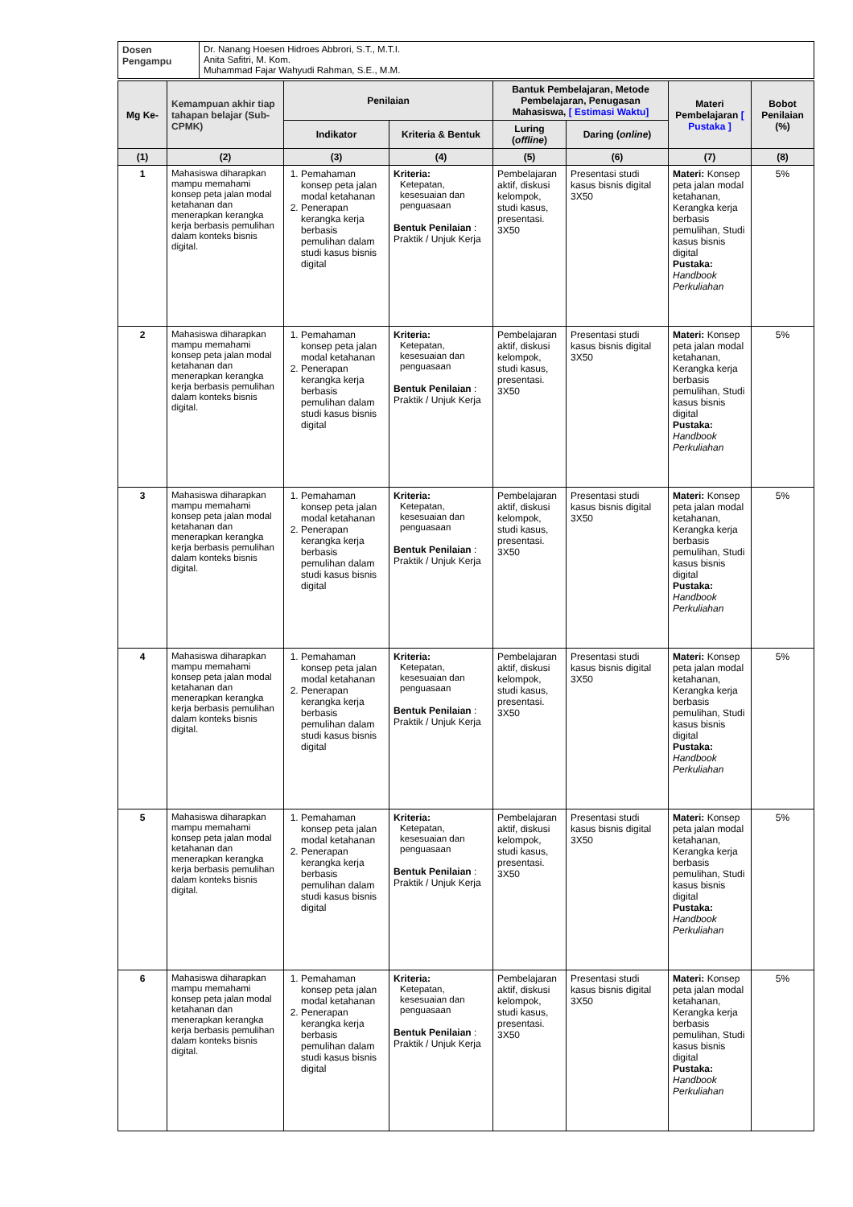| Dosen Pengampu | Dr. Nanang Hoesen Hidroes Abbrori, S.T., M.T.I. Anita Safitri, M. Kom. Muhammad Fajar Wahyudi Rahman, S.E., M.M. |
| Mg Ke- | Kemampuan akhir tiap tahapan belajar (Sub-CPMK) | Penilaian | | Bantuk Pembelajaran, Metode Pembelajaran, Penugasan Mahasiswa, [ Estimasi Waktu] | | Materi Pembelajaran [ Pustaka ] | Bobot Penilaian (%) |
| --- | --- | --- | --- | --- | --- | --- | --- |
| | | Indikator | Kriteria & Bentuk | Luring ( offline ) | Daring ( online ) | | |
| (1) | (2) | (3) | (4) | (5) | (6) | (7) | (8) |
| 1 | Mahasiswa diharapkan mampu memahami konsep peta jalan modal ketahanan dan menerapkan kerangka kerja berbasis pemulihan dalam konteks bisnis digital. | 1. Pemahaman konsep peta jalan modal ketahanan 2. Penerapan kerangka kerja berbasis pemulihan dalam studi kasus bisnis digital | Kriteria: Ketepatan, kesesuaian dan penguasaan Bentuk Penilaian : Praktik / Unjuk Kerja | Pembelajaran aktif, diskusi kelompok, studi kasus, presentasi. 3X50 | Presentasi studi kasus bisnis digital 3X50 | Materi: Konsep peta jalan modal ketahanan, Kerangka kerja berbasis pemulihan, Studi kasus bisnis digital Pustaka: Handbook Perkuliahan | 5% |
| 2 | Mahasiswa diharapkan mampu memahami konsep peta jalan modal ketahanan dan menerapkan kerangka kerja berbasis pemulihan dalam konteks bisnis digital. | 1. Pemahaman konsep peta jalan modal ketahanan 2. Penerapan kerangka kerja berbasis pemulihan dalam studi kasus bisnis digital | Kriteria: Ketepatan, kesesuaian dan penguasaan Bentuk Penilaian : Praktik / Unjuk Kerja | Pembelajaran aktif, diskusi kelompok, studi kasus, presentasi. 3X50 | Presentasi studi kasus bisnis digital 3X50 | Materi: Konsep peta jalan modal ketahanan, Kerangka kerja berbasis pemulihan, Studi kasus bisnis digital Pustaka: Handbook Perkuliahan | 5% |
| 3 | Mahasiswa diharapkan mampu memahami konsep peta jalan modal ketahanan dan menerapkan kerangka kerja berbasis pemulihan dalam konteks bisnis digital. | 1. Pemahaman konsep peta jalan modal ketahanan 2. Penerapan kerangka kerja berbasis pemulihan dalam studi kasus bisnis digital | Kriteria: Ketepatan, kesesuaian dan penguasaan Bentuk Penilaian : Praktik / Unjuk Kerja | Pembelajaran aktif, diskusi kelompok, studi kasus, presentasi. 3X50 | Presentasi studi kasus bisnis digital 3X50 | Materi: Konsep peta jalan modal ketahanan, Kerangka kerja berbasis pemulihan, Studi kasus bisnis digital Pustaka: Handbook Perkuliahan | 5% |
| 4 | Mahasiswa diharapkan mampu memahami konsep peta jalan modal ketahanan dan menerapkan kerangka kerja berbasis pemulihan dalam konteks bisnis digital. | 1. Pemahaman konsep peta jalan modal ketahanan 2. Penerapan kerangka kerja berbasis pemulihan dalam studi kasus bisnis digital | Kriteria: Ketepatan, kesesuaian dan penguasaan Bentuk Penilaian : Praktik / Unjuk Kerja | Pembelajaran aktif, diskusi kelompok, studi kasus, presentasi. 3X50 | Presentasi studi kasus bisnis digital 3X50 | Materi: Konsep peta jalan modal ketahanan, Kerangka kerja berbasis pemulihan, Studi kasus bisnis digital Pustaka: Handbook Perkuliahan | 5% |
| 5 | Mahasiswa diharapkan mampu memahami konsep peta jalan modal ketahanan dan menerapkan kerangka kerja berbasis pemulihan dalam konteks bisnis digital. | 1. Pemahaman konsep peta jalan modal ketahanan 2. Penerapan kerangka kerja berbasis pemulihan dalam studi kasus bisnis digital | Kriteria: Ketepatan, kesesuaian dan penguasaan Bentuk Penilaian : Praktik / Unjuk Kerja | Pembelajaran aktif, diskusi kelompok, studi kasus, presentasi. 3X50 | Presentasi studi kasus bisnis digital 3X50 | Materi: Konsep peta jalan modal ketahanan, Kerangka kerja berbasis pemulihan, Studi kasus bisnis digital Pustaka: Handbook Perkuliahan | 5% |
| 6 | Mahasiswa diharapkan mampu memahami konsep peta jalan modal ketahanan dan menerapkan kerangka kerja berbasis pemulihan dalam konteks bisnis digital. | 1. Pemahaman konsep peta jalan modal ketahanan 2. Penerapan kerangka kerja berbasis pemulihan dalam studi kasus bisnis digital | Kriteria: Ketepatan, kesesuaian dan penguasaan Bentuk Penilaian : Praktik / Unjuk Kerja | Pembelajaran aktif, diskusi kelompok, studi kasus, presentasi. 3X50 | Presentasi studi kasus bisnis digital 3X50 | Materi: Konsep peta jalan modal ketahanan, Kerangka kerja berbasis pemulihan, Studi kasus bisnis digital Pustaka: Handbook Perkuliahan | 5% |